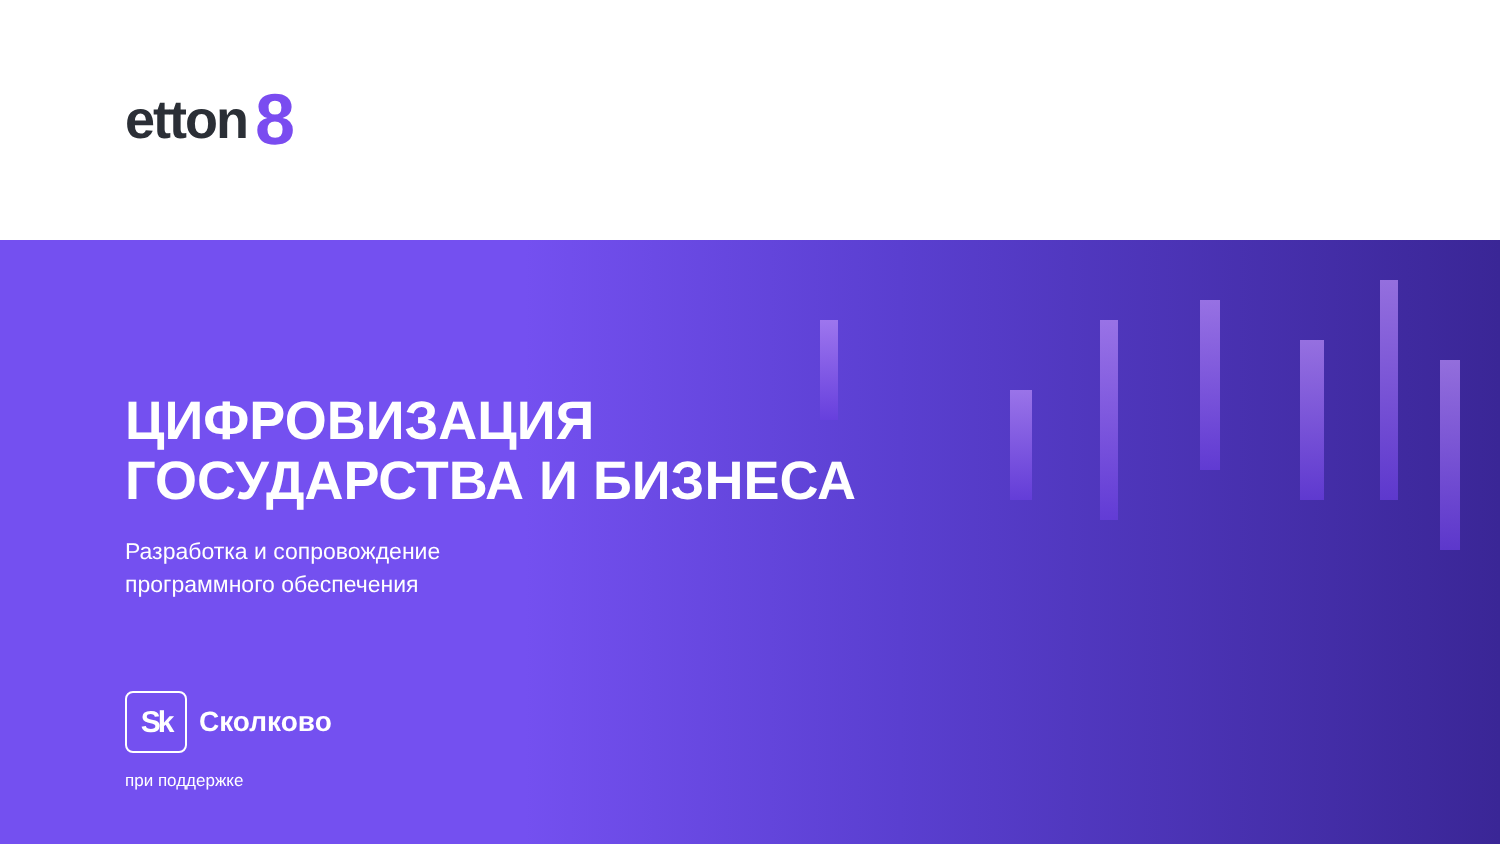etton 8
ЦИФРОВИЗАЦИЯ
ГОСУДАРСТВА И БИЗНЕСА
Разработка и сопровождение
программного обеспечения
Sk
Сколково
при поддержке